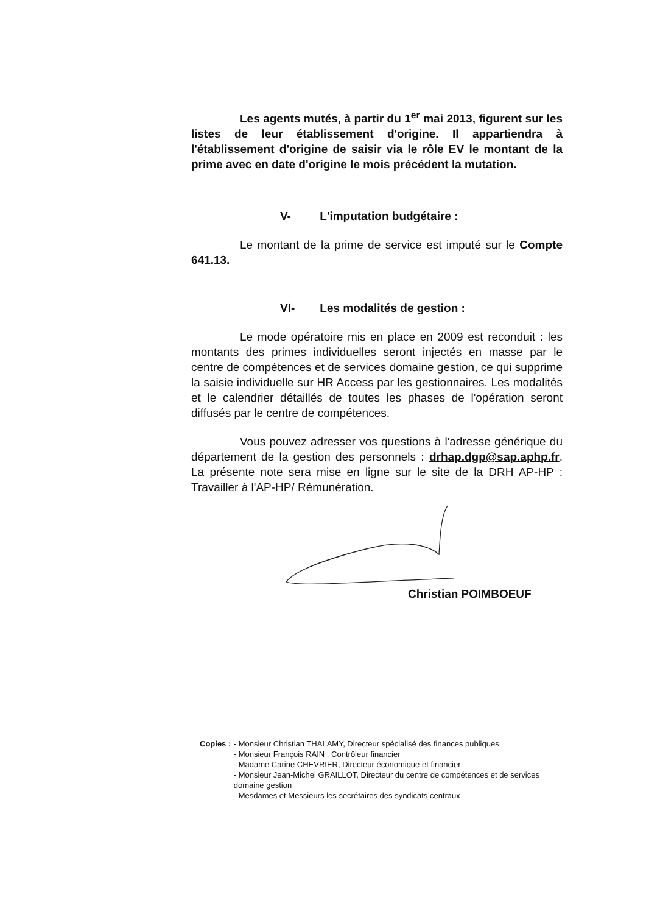Les agents mutés, à partir du 1<sup>er</sup> mai 2013, figurent sur les listes de leur établissement d'origine. Il appartiendra à l'établissement d'origine de saisir via le rôle EV le montant de la prime avec en date d'origine le mois précédent la mutation.
V- L'imputation budgétaire :
Le montant de la prime de service est imputé sur le Compte 641.13.
VI- Les modalités de gestion :
Le mode opératoire mis en place en 2009 est reconduit : les montants des primes individuelles seront injectés en masse par le centre de compétences et de services domaine gestion, ce qui supprime la saisie individuelle sur HR Access par les gestionnaires. Les modalités et le calendrier détaillés de toutes les phases de l'opération seront diffusés par le centre de compétences.
Vous pouvez adresser vos questions à l'adresse générique du département de la gestion des personnels : drhap.dgp@sap.aphp.fr. La présente note sera mise en ligne sur le site de la DRH AP-HP : Travailler à l'AP-HP/ Rémunération.
Christian POIMBOEUF
Copies :
- Monsieur Christian THALAMY, Directeur spécialisé des finances publiques
- Monsieur François RAIN , Contrôleur financier
- Madame Carine CHEVRIER, Directeur économique et financier
- Monsieur Jean-Michel GRAILLOT, Directeur du centre de compétences et de services domaine gestion
- Mesdames et Messieurs les secrétaires des syndicats centraux